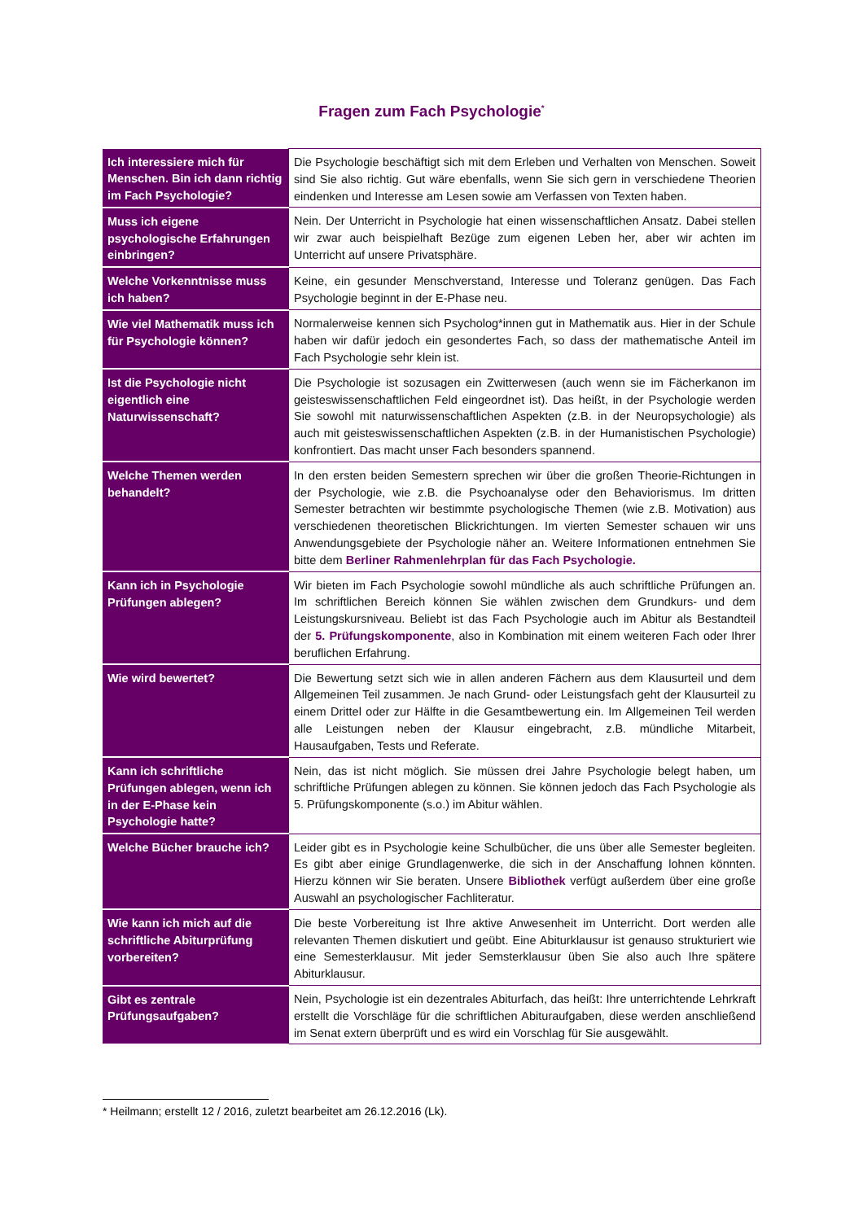Fragen zum Fach Psychologie<sup>*</sup>
| Ich interessiere mich für Menschen. Bin ich dann richtig im Fach Psychologie? | Die Psychologie beschäftigt sich mit dem Erleben und Verhalten von Menschen. Soweit sind Sie also richtig. Gut wäre ebenfalls, wenn Sie sich gern in verschiedene Theorien eindenken und Interesse am Lesen sowie am Verfassen von Texten haben. |
| Muss ich eigene psychologische Erfahrungen einbringen? | Nein. Der Unterricht in Psychologie hat einen wissenschaftlichen Ansatz. Dabei stellen wir zwar auch beispielhaft Bezüge zum eigenen Leben her, aber wir achten im Unterricht auf unsere Privatsphäre. |
| Welche Vorkenntnisse muss ich haben? | Keine, ein gesunder Menschverstand, Interesse und Toleranz genügen. Das Fach Psychologie beginnt in der E-Phase neu. |
| Wie viel Mathematik muss ich für Psychologie können? | Normalerweise kennen sich Psycholog*innen gut in Mathematik aus. Hier in der Schule haben wir dafür jedoch ein gesondertes Fach, so dass der mathematische Anteil im Fach Psychologie sehr klein ist. |
| Ist die Psychologie nicht eigentlich eine Naturwissenschaft? | Die Psychologie ist sozusagen ein Zwitterwesen (auch wenn sie im Fächerkanon im geisteswissenschaftlichen Feld eingeordnet ist). Das heißt, in der Psychologie werden Sie sowohl mit naturwissenschaftlichen Aspekten (z.B. in der Neuropsychologie) als auch mit geisteswissenschaftlichen Aspekten (z.B. in der Humanistischen Psychologie) konfrontiert. Das macht unser Fach besonders spannend. |
| Welche Themen werden behandelt? | In den ersten beiden Semestern sprechen wir über die großen Theorie-Richtungen in der Psychologie, wie z.B. die Psychoanalyse oder den Behaviorismus. Im dritten Semester betrachten wir bestimmte psychologische Themen (wie z.B. Motivation) aus verschiedenen theoretischen Blickrichtungen. Im vierten Semester schauen wir uns Anwendungsgebiete der Psychologie näher an. Weitere Informationen entnehmen Sie bitte dem Berliner Rahmenlehrplan für das Fach Psychologie. |
| Kann ich in Psychologie Prüfungen ablegen? | Wir bieten im Fach Psychologie sowohl mündliche als auch schriftliche Prüfungen an. Im schriftlichen Bereich können Sie wählen zwischen dem Grundkurs- und dem Leistungskursniveau. Beliebt ist das Fach Psychologie auch im Abitur als Bestandteil der 5. Prüfungskomponente , also in Kombination mit einem weiteren Fach oder Ihrer beruflichen Erfahrung. |
| Wie wird bewertet? | Die Bewertung setzt sich wie in allen anderen Fächern aus dem Klausurteil und dem Allgemeinen Teil zusammen. Je nach Grund- oder Leistungsfach geht der Klausurteil zu einem Drittel oder zur Hälfte in die Gesamtbewertung ein. Im Allgemeinen Teil werden alle Leistungen neben der Klausur eingebracht, z.B. mündliche Mitarbeit, Hausaufgaben, Tests und Referate. |
| Kann ich schriftliche Prüfungen ablegen, wenn ich in der E-Phase kein Psychologie hatte? | Nein, das ist nicht möglich. Sie müssen drei Jahre Psychologie belegt haben, um schriftliche Prüfungen ablegen zu können. Sie können jedoch das Fach Psychologie als 5. Prüfungskomponente (s.o.) im Abitur wählen. |
| Welche Bücher brauche ich? | Leider gibt es in Psychologie keine Schulbücher, die uns über alle Semester begleiten. Es gibt aber einige Grundlagenwerke, die sich in der Anschaffung lohnen könnten. Hierzu können wir Sie beraten. Unsere Bibliothek verfügt außerdem über eine große Auswahl an psychologischer Fachliteratur. |
| Wie kann ich mich auf die schriftliche Abiturprüfung vorbereiten? | Die beste Vorbereitung ist Ihre aktive Anwesenheit im Unterricht. Dort werden alle relevanten Themen diskutiert und geübt. Eine Abiturklausur ist genauso strukturiert wie eine Semesterklausur. Mit jeder Semsterklausur üben Sie also auch Ihre spätere Abiturklausur. |
| Gibt es zentrale Prüfungsaufgaben? | Nein, Psychologie ist ein dezentrales Abiturfach, das heißt: Ihre unterrichtende Lehrkraft erstellt die Vorschläge für die schriftlichen Abituraufgaben, diese werden anschließend im Senat extern überprüft und es wird ein Vorschlag für Sie ausgewählt. |
* Heilmann; erstellt 12 / 2016, zuletzt bearbeitet am 26.12.2016 (Lk).